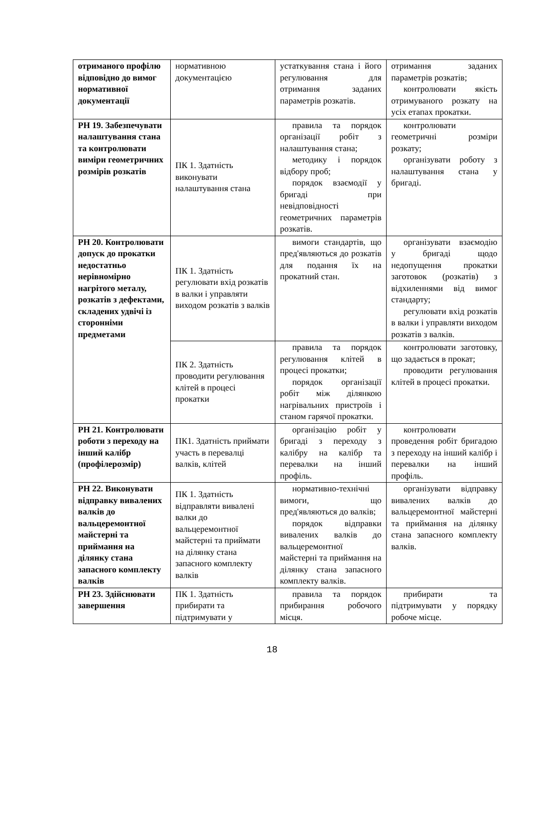| отриманого профілю відповідно до вимог нормативної документації | нормативною документацією | устаткування стана і його регулювання для отримання заданих параметрів розкатів. | отримання заданих параметрів розкатів; контролювати якість отримуваного розкату на усіх етапах прокатки. |
| РН 19. Забезпечувати налаштування стана та контролювати виміри геометричних розмірів розкатів | ПК 1. Здатність виконувати налаштування стана | правила та порядок організації робіт з налаштування стана; методику і порядок відбору проб; порядок взаємодії у бригаді при невідповідності геометричних параметрів розкатів. | контролювати геометричні розміри розкату; організувати роботу з налаштування стана у бригаді. |
| РН 20. Контролювати допуск до прокатки недостатньо нерівномірно нагрітого металу, розкатів з дефектами, складених удвічі із сторонніми предметами | ПК 1. Здатність регулювати вхід розкатів в валки і управляти виходом розкатів з валків | вимоги стандартів, що пред'являються до розкатів для подання їх на прокатний стан. | організувати взаємодію у бригаді щодо недопущення прокатки заготовок (розкатів) з відхиленнями від вимог стандарту; регулювати вхід розкатів в валки і управляти виходом розкатів з валків. |
| | ПК 2. Здатність проводити регулювання клітей в процесі прокатки | правила та порядок регулювання клітей в процесі прокатки; порядок організації робіт між ділянкою нагрівальних пристроїв і станом гарячої прокатки. | контролювати заготовку, що задається в прокат; проводити регулювання клітей в процесі прокатки. |
| РН 21. Контролювати роботи з переходу на інший калібр (профілерозмір) | ПК1. Здатність приймати участь в перевалці валків, клітей | організацію робіт у бригаді з переходу з калібру на калібр та перевалки на інший профіль. | контролювати проведення робіт бригадою з переходу на інший калібр і перевалки на інший профіль. |
| РН 22. Виконувати відправку вивалених валків до вальцеремонтної майстерні та приймання на ділянку стана запасного комплекту валків | ПК 1. Здатність відправляти вивалені валки до вальцеремонтної майстерні та приймати на ділянку стана запасного комплекту валків | нормативно-технічні вимоги, що пред'являються до валків; порядок відправки вивалених валків до вальцеремонтної майстерні та приймання на ділянку стана запасного комплекту валків. | організувати відправку вивалених валків до вальцеремонтної майстерні та приймання на ділянку стана запасного комплекту валків. |
| РН 23. Здійснювати завершення | ПК 1. Здатність прибирати та підтримувати у | правила та порядок прибирання робочого місця. | прибирати та підтримувати у порядку робоче місце. |
18